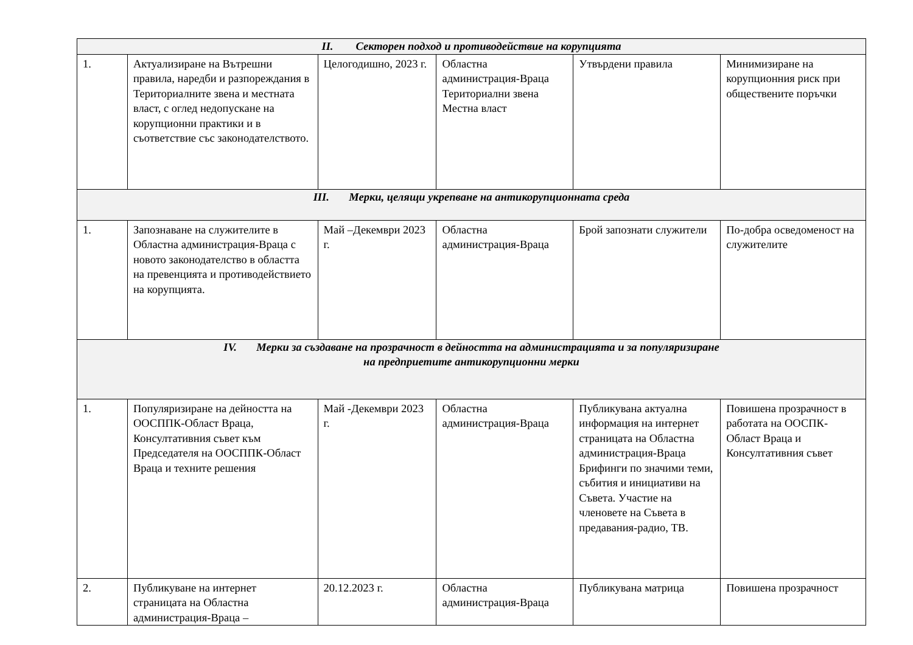| II. Секторен подход и противодействие на корупцията | | | | | |
| 1. | Актуализиране на Вътрешни правила, наредби и разпореждания в Териториалните звена и местната власт, с оглед недопускане на корупционни практики и в съответствие със законодателството. | Целогодишно, 2023 г. | Областна администрация-Враца Териториални звена Местна власт | Утвърдени правила | Минимизиране на корупционния риск при обществените поръчки |
| III. Мерки, целящи укрепване на антикорупционната среда | | | | | |
| 1. | Запознаване на служителите в Областна администрация-Враца с новото законодателство в областта на превенцията и противодействието на корупцията. | Май –Декември 2023 г. | Областна администрация-Враца | Брой запознати служители | По-добра осведоменост на служителите |
| IV. Мерки за създаване на прозрачност в дейността на администрацията и за популяризиране на предприетите антикорупционни мерки | | | | | |
| 1. | Популяризиране на дейността на ООСППК-Област Враца, Консултативния съвет към Председателя на ООСППК-Област Враца и техните решения | Май -Декември 2023 г. | Областна администрация-Враца | Публикувана актуална информация на интернет страницата на Областна администрация-Враца Брифинги по значими теми, събития и инициативи на Съвета. Участие на членовете на Съвета в предавания-радио, ТВ. | Повишена прозрачност в работата на ООСПК-Област Враца и Консултативния съвет |
| 2. | Публикуване на интернет страницата на Областна администрация-Враца – | 20.12.2023 г. | Областна администрация-Враца | Публикувана матрица | Повишена прозрачност |